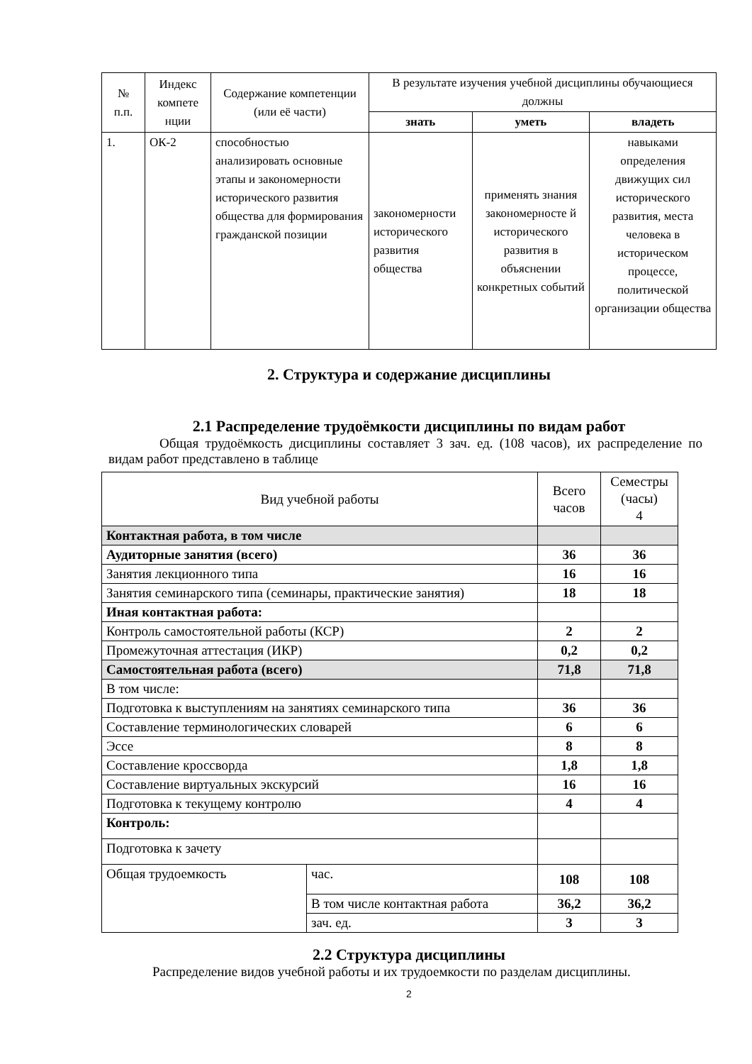| № п.п. | Индекс компете нции | Содержание компетенции (или её части) | В результате изучения учебной дисциплины обучающиеся должны | | |
| --- | --- | --- | --- | --- | --- |
| | | | знать | уметь | владеть |
| 1. | ОК-2 | способностью анализировать основные этапы и закономерности исторического развития общества для формирования гражданской позиции | закономерности исторического развития общества | применять знания закономерносте й исторического развития в объяснении конкретных событий | навыками определения движущих сил исторического развития, места человека в историческом процессе, политической организации общества |
2. Структура и содержание дисциплины
2.1 Распределение трудоёмкости дисциплины по видам работ
Общая трудоёмкость дисциплины составляет 3 зач. ед. (108 часов), их распределение по видам работ представлено в таблице
| Вид учебной работы | | Всего часов | Семестры (часы) 4 |
| Контактная работа, в том числе | | | |
| Аудиторные занятия (всего) | | 36 | 36 |
| Занятия лекционного типа | | 16 | 16 |
| Занятия семинарского типа (семинары, практические занятия) | | 18 | 18 |
| Иная контактная работа: | | | |
| Контроль самостоятельной работы (КСР) | | 2 | 2 |
| Промежуточная аттестация (ИКР) | | 0,2 | 0,2 |
| Самостоятельная работа (всего) | | 71,8 | 71,8 |
| В том числе: | | | |
| Подготовка к выступлениям на занятиях семинарского типа | | 36 | 36 |
| Составление терминологических словарей | | 6 | 6 |
| Эссе | | 8 | 8 |
| Составление кроссворда | | 1,8 | 1,8 |
| Составление виртуальных экскурсий | | 16 | 16 |
| Подготовка к текущему контролю | | 4 | 4 |
| Контроль: | | | |
| Подготовка к зачету | | | |
| Общая трудоемкость | час. | 108 | 108 |
| | В том числе контактная работа | 36,2 | 36,2 |
| | зач. ед. | 3 | 3 |
2.2 Структура дисциплины
Распределение видов учебной работы и их трудоемкости по разделам дисциплины.
2